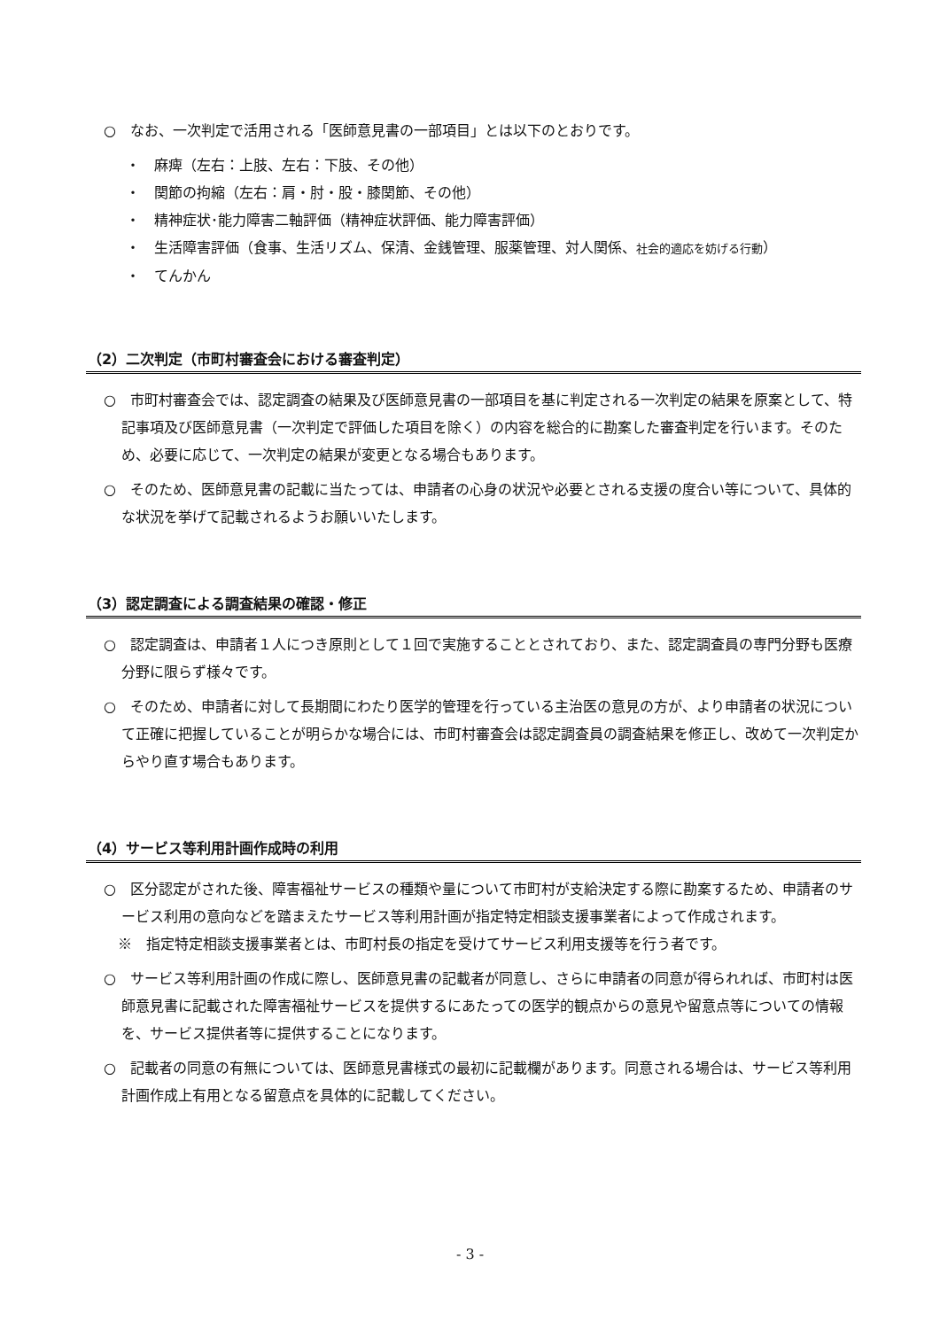○　なお、一次判定で活用される「医師意見書の一部項目」とは以下のとおりです。
・　麻痺（左右：上肢、左右：下肢、その他）
・　関節の拘縮（左右：肩・肘・股・膝関節、その他）
・　精神症状･能力障害二軸評価（精神症状評価、能力障害評価）
・　生活障害評価（食事、生活リズム、保清、金銭管理、服薬管理、対人関係、社会的適応を妨げる行動）
・　てんかん
（2）二次判定（市町村審査会における審査判定）
○　市町村審査会では、認定調査の結果及び医師意見書の一部項目を基に判定される一次判定の結果を原案として、特記事項及び医師意見書（一次判定で評価した項目を除く）の内容を総合的に勘案した審査判定を行います。そのため、必要に応じて、一次判定の結果が変更となる場合もあります。
○　そのため、医師意見書の記載に当たっては、申請者の心身の状況や必要とされる支援の度合い等について、具体的な状況を挙げて記載されるようお願いいたします。
（3）認定調査による調査結果の確認・修正
○　認定調査は、申請者１人につき原則として１回で実施することとされており、また、認定調査員の専門分野も医療分野に限らず様々です。
○　そのため、申請者に対して長期間にわたり医学的管理を行っている主治医の意見の方が、より申請者の状況について正確に把握していることが明らかな場合には、市町村審査会は認定調査員の調査結果を修正し、改めて一次判定からやり直す場合もあります。
（4）サービス等利用計画作成時の利用
○　区分認定がされた後、障害福祉サービスの種類や量について市町村が支給決定する際に勘案するため、申請者のサービス利用の意向などを踏まえたサービス等利用計画が指定特定相談支援事業者によって作成されます。
　※　指定特定相談支援事業者とは、市町村長の指定を受けてサービス利用支援等を行う者です。
○　サービス等利用計画の作成に際し、医師意見書の記載者が同意し、さらに申請者の同意が得られれば、市町村は医師意見書に記載された障害福祉サービスを提供するにあたっての医学的観点からの意見や留意点等についての情報を、サービス提供者等に提供することになります。
○　記載者の同意の有無については、医師意見書様式の最初に記載欄があります。同意される場合は、サービス等利用計画作成上有用となる留意点を具体的に記載してください。
- 3 -